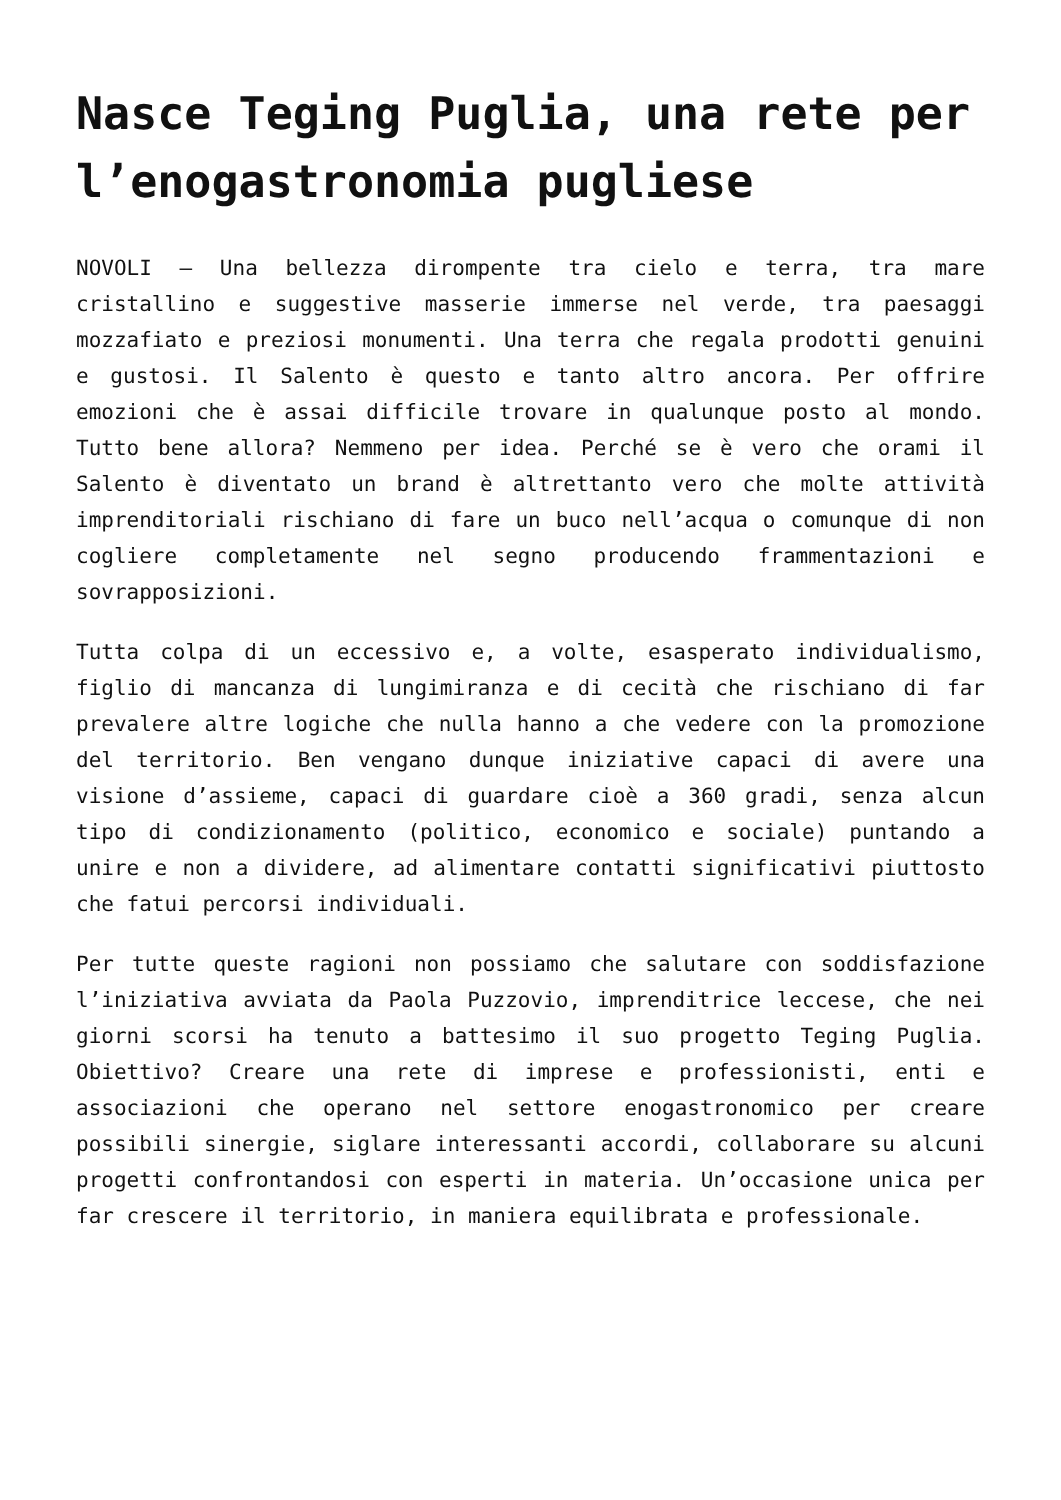Nasce Teging Puglia, una rete per l’enogastronomia pugliese
NOVOLI – Una bellezza dirompente tra cielo e terra, tra mare cristallino e suggestive masserie immerse nel verde, tra paesaggi mozzafiato e preziosi monumenti. Una terra che regala prodotti genuini e gustosi. Il Salento è questo e tanto altro ancora. Per offrire emozioni che è assai difficile trovare in qualunque posto al mondo. Tutto bene allora? Nemmeno per idea. Perché se è vero che orami il Salento è diventato un brand è altrettanto vero che molte attività imprenditoriali rischiano di fare un buco nell’acqua o comunque di non cogliere completamente nel segno producendo frammentazioni e sovrapposizioni.
Tutta colpa di un eccessivo e, a volte, esasperato individualismo, figlio di mancanza di lungimiranza e di cecità che rischiano di far prevalere altre logiche che nulla hanno a che vedere con la promozione del territorio. Ben vengano dunque iniziative capaci di avere una visione d’assieme, capaci di guardare cioè a 360 gradi, senza alcun tipo di condizionamento (politico, economico e sociale) puntando a unire e non a dividere, ad alimentare contatti significativi piuttosto che fatui percorsi individuali.
Per tutte queste ragioni non possiamo che salutare con soddisfazione l’iniziativa avviata da Paola Puzzovio, imprenditrice leccese, che nei giorni scorsi ha tenuto a battesimo il suo progetto Teging Puglia. Obiettivo? Creare una rete di imprese e professionisti, enti e associazioni che operano nel settore enogastronomico per creare possibili sinergie, siglare interessanti accordi, collaborare su alcuni progetti confrontandosi con esperti in materia. Un’occasione unica per far crescere il territorio, in maniera equilibrata e professionale.